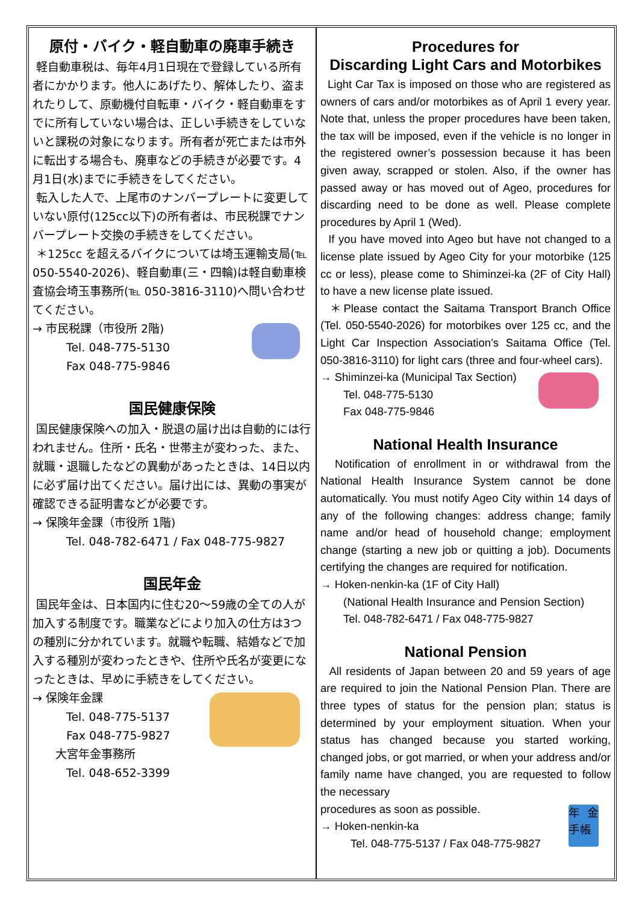原付・バイク・軽自動車の廃車手続き
軽自動車税は、毎年4月1日現在で登録している所有者にかかります。他人にあげたり、解体したり、盗まれたりして、原動機付自転車・バイク・軽自動車をすでに所有していない場合は、正しい手続きをしていないと課税の対象になります。所有者が死亡または市外に転出する場合も、廃車などの手続きが必要です。4月1日(水)までに手続きをしてください。
転入した人で、上尾市のナンバープレートに変更していない原付(125cc以下)の所有者は、市民税課でナンバープレート交換の手続きをしてください。
＊125cc を超えるバイクについては埼玉運輸支局(℡ 050-5540-2026)、軽自動車(三・四輪)は軽自動車検査協会埼玉事務所(℡ 050-3816-3110)へ問い合わせてください。
→ 市民税課（市役所 2階)
Tel. 048-775-5130
Fax 048-775-9846
国民健康保険
国民健康保険への加入・脱退の届け出は自動的には行われません。住所・氏名・世帯主が変わった、また、就職・退職したなどの異動があったときは、14日以内に必ず届け出てください。届け出には、異動の事実が確認できる証明書などが必要です。
→ 保険年金課（市役所 1階)
Tel. 048-782-6471 / Fax 048-775-9827
国民年金
国民年金は、日本国内に住む20～59歳の全ての人が加入する制度です。職業などにより加入の仕方は3つの種別に分かれています。就職や転職、結婚などで加入する種別が変わったときや、住所や氏名が変更になったときは、早めに手続きをしてください。
→ 保険年金課
Tel. 048-775-5137
Fax 048-775-9827
大宮年金事務所
Tel. 048-652-3399
Procedures for
Discarding Light Cars and Motorbikes
Light Car Tax is imposed on those who are registered as owners of cars and/or motorbikes as of April 1 every year. Note that, unless the proper procedures have been taken, the tax will be imposed, even if the vehicle is no longer in the registered owner’s possession because it has been given away, scrapped or stolen. Also, if the owner has passed away or has moved out of Ageo, procedures for discarding need to be done as well. Please complete procedures by April 1 (Wed).
If you have moved into Ageo but have not changed to a license plate issued by Ageo City for your motorbike (125 cc or less), please come to Shiminzei-ka (2F of City Hall) to have a new license plate issued.
＊Please contact the Saitama Transport Branch Office (Tel. 050-5540-2026) for motorbikes over 125 cc, and the Light Car Inspection Association’s Saitama Office (Tel. 050-3816-3110) for light cars (three and four-wheel cars).
→ Shiminzei-ka (Municipal Tax Section)
Tel. 048-775-5130
Fax 048-775-9846
National Health Insurance
Notification of enrollment in or withdrawal from the National Health Insurance System cannot be done automatically. You must notify Ageo City within 14 days of any of the following changes: address change; family name and/or head of household change; employment change (starting a new job or quitting a job). Documents certifying the changes are required for notification.
→ Hoken-nenkin-ka (1F of City Hall)
(National Health Insurance and Pension Section)
Tel. 048-782-6471 / Fax 048-775-9827
National Pension
All residents of Japan between 20 and 59 years of age are required to join the National Pension Plan. There are three types of status for the pension plan; status is determined by your employment situation. When your status has changed because you started working, changed jobs, or got married, or when your address and/or family name have changed, you are requested to follow the necessary
年金手帳
procedures as soon as possible.
→ Hoken-nenkin-ka
Tel. 048-775-5137 / Fax 048-775-9827